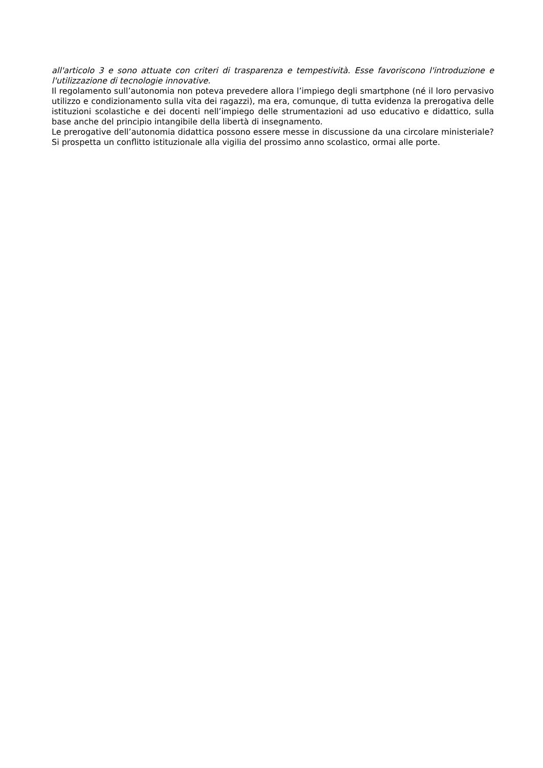all'articolo 3 e sono attuate con criteri di trasparenza e tempestività. Esse favoriscono l'introduzione e l'utilizzazione di tecnologie innovative.
Il regolamento sull’autonomia non poteva prevedere allora l’impiego degli smartphone (né il loro pervasivo utilizzo e condizionamento sulla vita dei ragazzi), ma era, comunque, di tutta evidenza la prerogativa delle istituzioni scolastiche e dei docenti nell’impiego delle strumentazioni ad uso educativo e didattico, sulla base anche del principio intangibile della libertà di insegnamento.
Le prerogative dell’autonomia didattica possono essere messe in discussione da una circolare ministeriale? Si prospetta un conflitto istituzionale alla vigilia del prossimo anno scolastico, ormai alle porte.